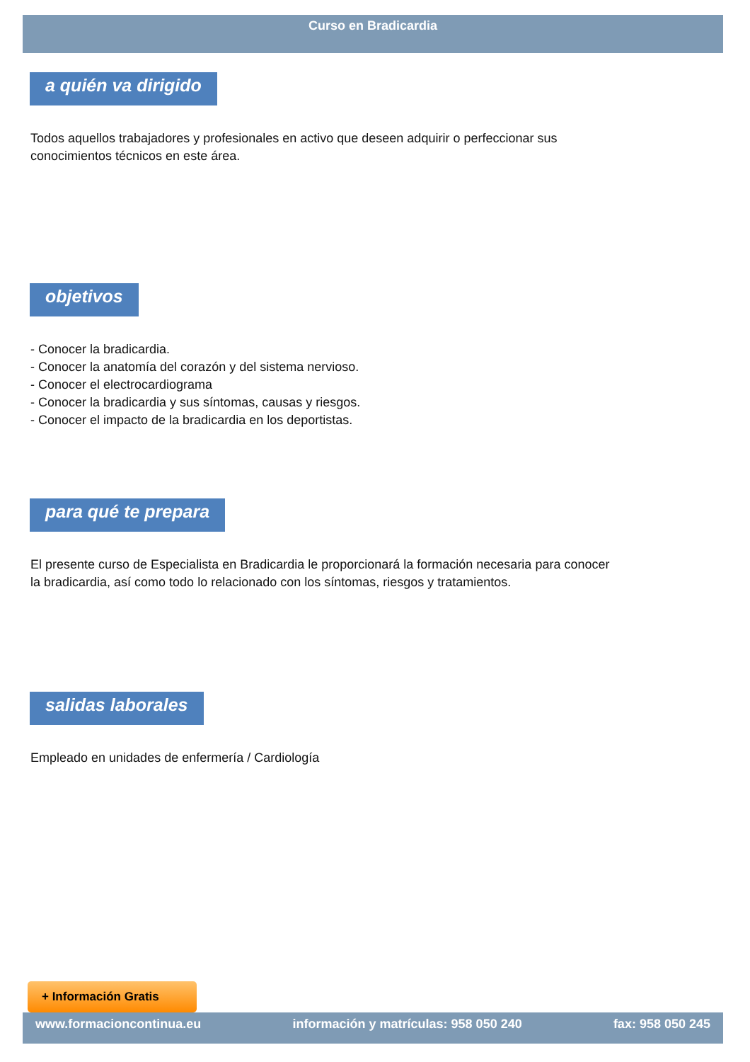Curso en Bradicardia
a quién va dirigido
Todos aquellos trabajadores y profesionales en activo que deseen adquirir o perfeccionar sus conocimientos técnicos en este área.
objetivos
- Conocer la bradicardia.
- Conocer la anatomía del corazón y del sistema nervioso.
- Conocer el electrocardiograma
- Conocer la bradicardia y sus síntomas, causas y riesgos.
- Conocer el impacto de la bradicardia en los deportistas.
para qué te prepara
El presente curso de Especialista en Bradicardia le proporcionará la formación necesaria para conocer la bradicardia, así como todo lo relacionado con los síntomas, riesgos y tratamientos.
salidas laborales
Empleado en unidades de enfermería / Cardiología
+ Información Gratis
www.formacioncontinua.eu información y matrículas: 958 050 240 fax: 958 050 245